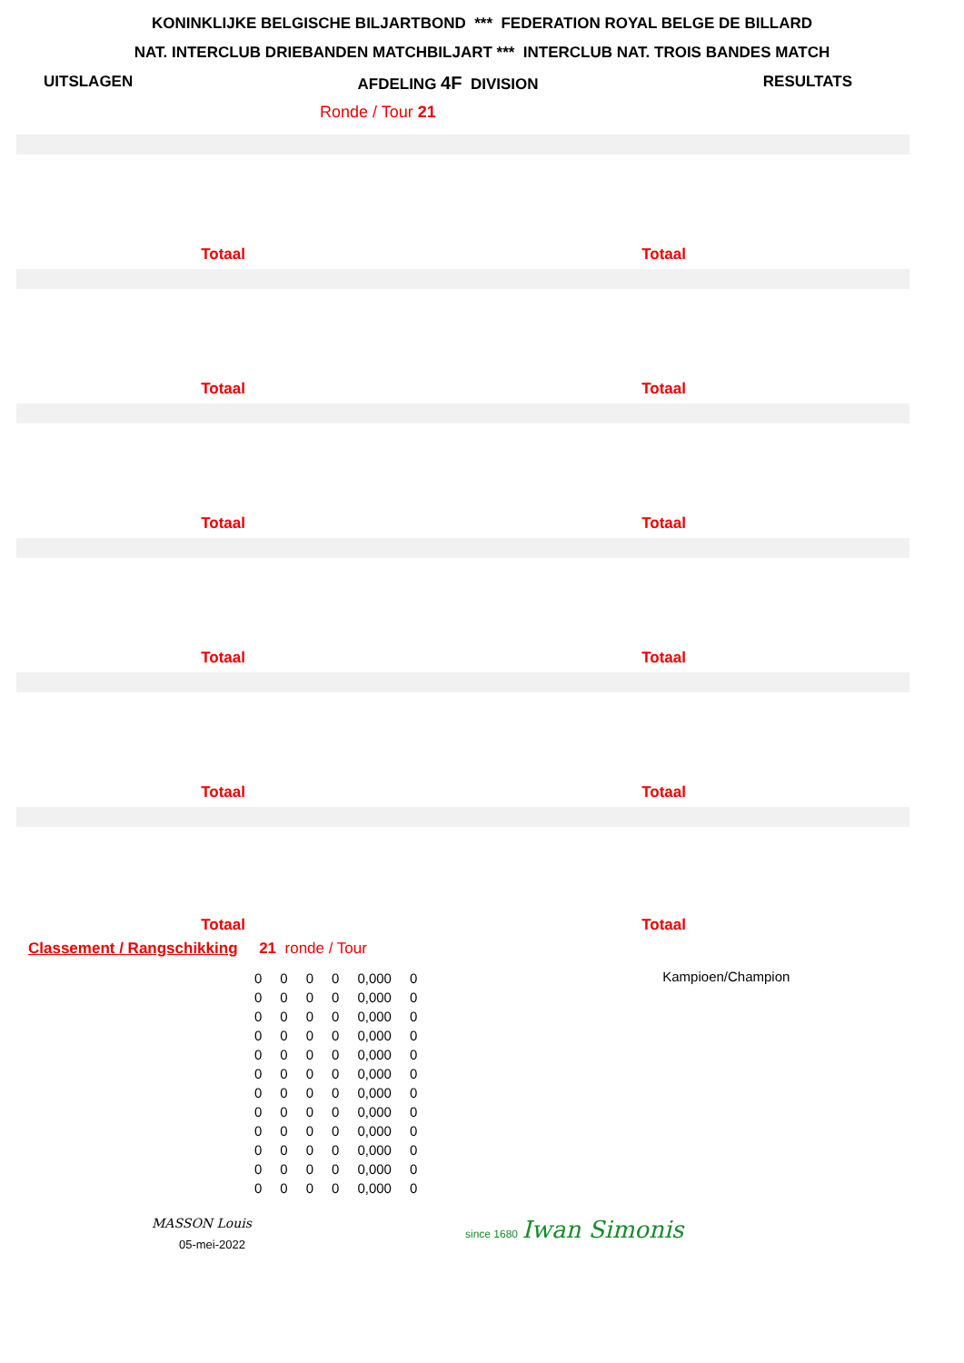KONINKLIJKE BELGISCHE BILJARTBOND *** FEDERATION ROYAL BELGE DE BILLARD
NAT. INTERCLUB DRIEBANDEN MATCHBILJART *** INTERCLUB NAT. TROIS BANDES MATCH
UITSLAGEN AFDELING 4F DIVISION RESULTATS
Ronde / Tour 21
Totaal Totaal
Totaal Totaal
Totaal Totaal
Totaal Totaal
Totaal Totaal
Totaal Totaal
Classement / Rangschikking 21 ronde / Tour
| 0 | 0 | 0 | 0 | 0,000 | 0 |
| 0 | 0 | 0 | 0 | 0,000 | 0 |
| 0 | 0 | 0 | 0 | 0,000 | 0 |
| 0 | 0 | 0 | 0 | 0,000 | 0 |
| 0 | 0 | 0 | 0 | 0,000 | 0 |
| 0 | 0 | 0 | 0 | 0,000 | 0 |
| 0 | 0 | 0 | 0 | 0,000 | 0 |
| 0 | 0 | 0 | 0 | 0,000 | 0 |
| 0 | 0 | 0 | 0 | 0,000 | 0 |
| 0 | 0 | 0 | 0 | 0,000 | 0 |
| 0 | 0 | 0 | 0 | 0,000 | 0 |
| 0 | 0 | 0 | 0 | 0,000 | 0 |
Kampioen/Champion
MASSON Louis
05-mei-2022
since 1680 Iwan Simonis